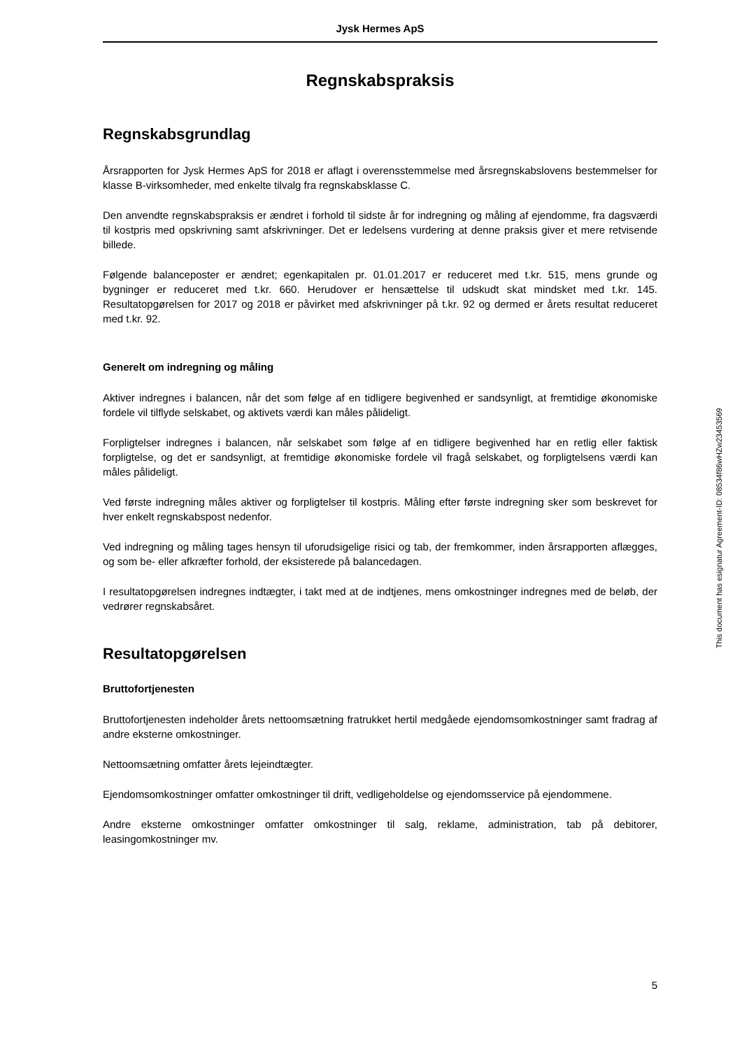Jysk Hermes ApS
Regnskabspraksis
Regnskabsgrundlag
Årsrapporten for Jysk Hermes ApS for 2018 er aflagt i overensstemmelse med årsregnskabslovens bestemmelser for klasse B-virksomheder, med enkelte tilvalg fra regnskabsklasse C.
Den anvendte regnskabspraksis er ændret i forhold til sidste år for indregning og måling af ejendomme, fra dagsværdi til kostpris med opskrivning samt afskrivninger. Det er ledelsens vurdering at denne praksis giver et mere retvisende billede.
Følgende balanceposter er ændret; egenkapitalen pr. 01.01.2017 er reduceret med t.kr. 515, mens grunde og bygninger er reduceret med t.kr. 660. Herudover er hensættelse til udskudt skat mindsket med t.kr. 145. Resultatopgørelsen for 2017 og 2018 er påvirket med afskrivninger på t.kr. 92 og dermed er årets resultat reduceret med t.kr. 92.
Generelt om indregning og måling
Aktiver indregnes i balancen, når det som følge af en tidligere begivenhed er sandsynligt, at fremtidige økonomiske fordele vil tilflyde selskabet, og aktivets værdi kan måles pålideligt.
Forpligtelser indregnes i balancen, når selskabet som følge af en tidligere begivenhed har en retlig eller faktisk forpligtelse, og det er sandsynligt, at fremtidige økonomiske fordele vil fragå selskabet, og forpligtelsens værdi kan måles pålideligt.
Ved første indregning måles aktiver og forpligtelser til kostpris. Måling efter første indregning sker som beskrevet for hver enkelt regnskabspost nedenfor.
Ved indregning og måling tages hensyn til uforudsigelige risici og tab, der fremkommer, inden årsrapporten aflægges, og som be- eller afkræfter forhold, der eksisterede på balancedagen.
I resultatopgørelsen indregnes indtægter, i takt med at de indtjenes, mens omkostninger indregnes med de beløb, der vedrører regnskabsåret.
Resultatopgørelsen
Bruttofortjenesten
Bruttofortjenesten indeholder årets nettoomsætning fratrukket hertil medgåede ejendomsomkostninger samt fradrag af andre eksterne omkostninger.
Nettoomsætning omfatter årets lejeindtægter.
Ejendomsomkostninger omfatter omkostninger til drift, vedligeholdelse og ejendomsservice på ejendommene.
Andre eksterne omkostninger omfatter omkostninger til salg, reklame, administration, tab på debitorer, leasingomkostninger mv.
This document has esignatur Agreement-ID: 08534f86wHZw23453569
5